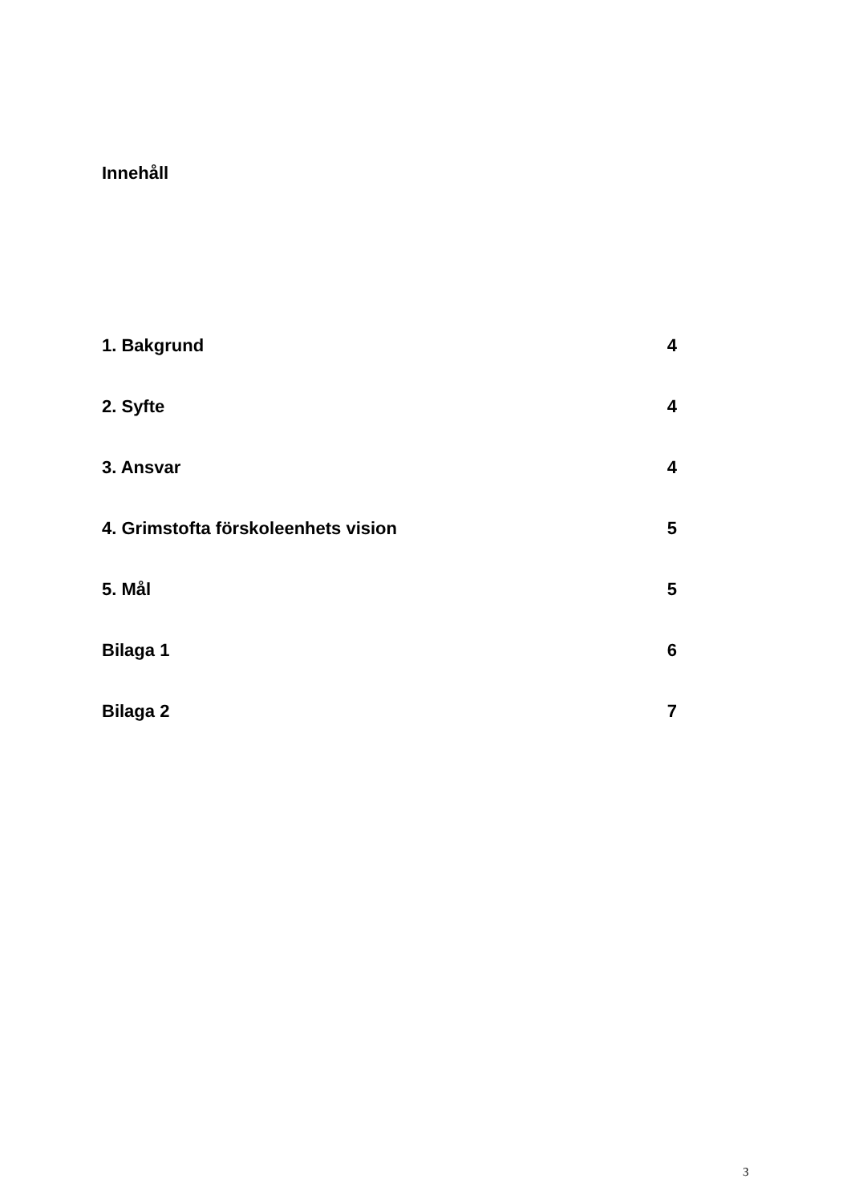Innehåll
1. Bakgrund 4
2. Syfte 4
3. Ansvar 4
4. Grimstofta förskoleenhets vision 5
5. Mål 5
Bilaga 1 6
Bilaga 2 7
3